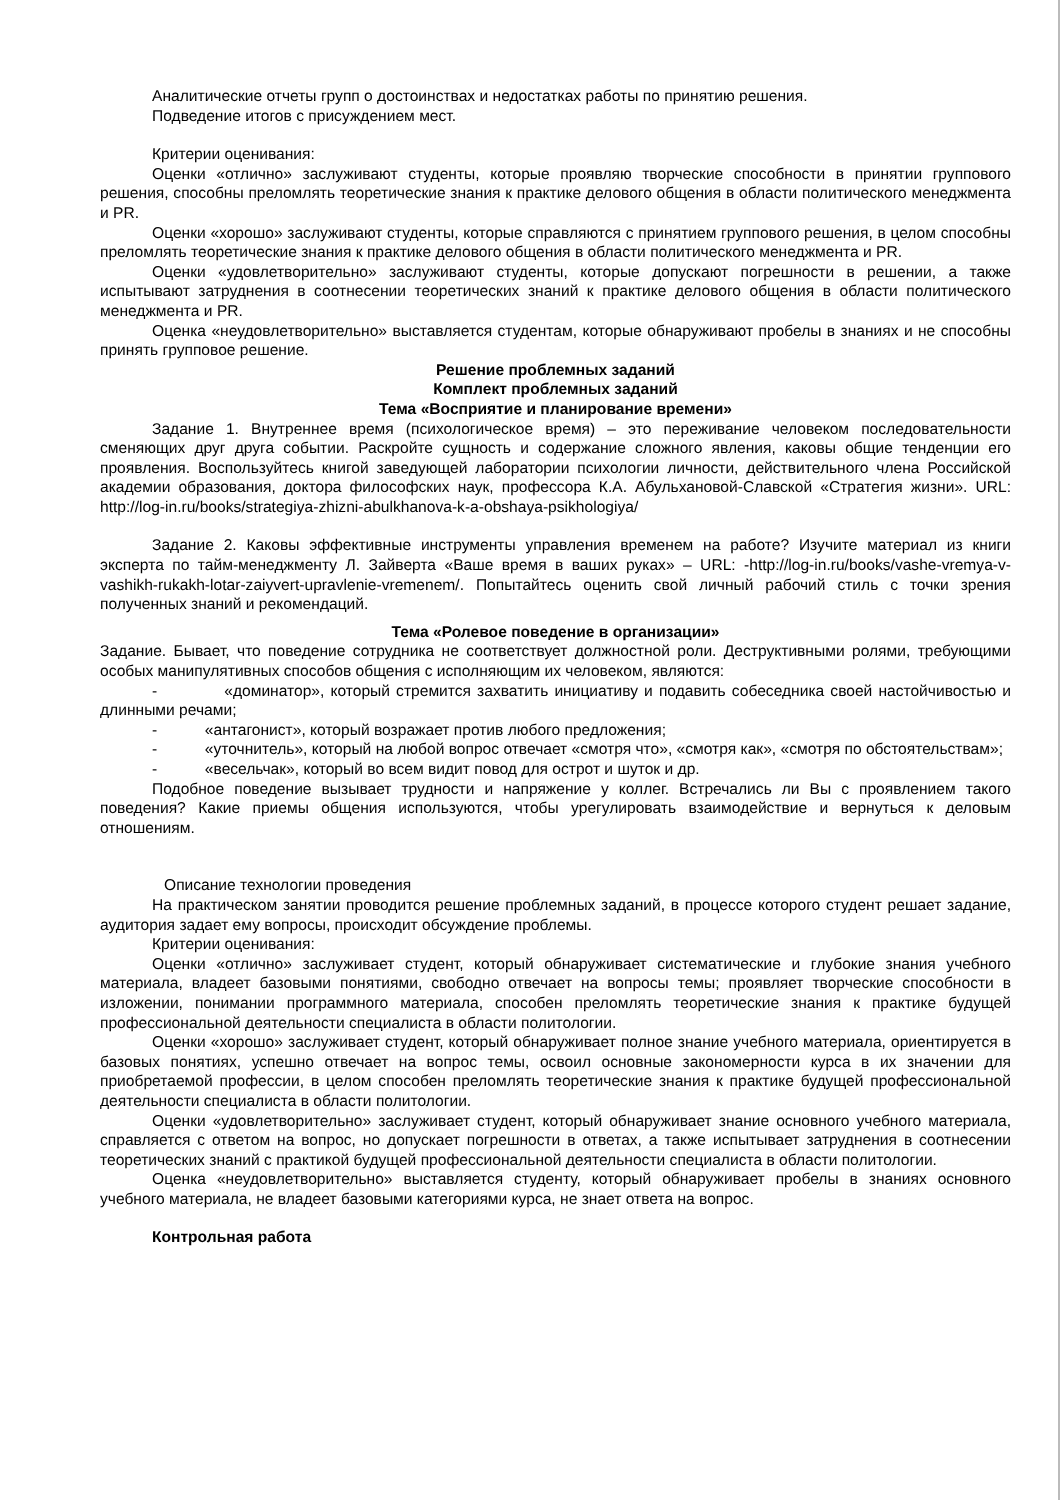Аналитические отчеты групп о достоинствах и недостатках работы по принятию решения.
Подведение итогов с присуждением мест.
Критерии оценивания:
Оценки «отлично» заслуживают студенты, которые проявляю творческие способности в принятии группового решения, способны преломлять теоретические знания к практике делового общения в области политического менеджмента и PR.
Оценки «хорошо» заслуживают студенты, которые справляются с принятием группового решения, в целом способны преломлять теоретические знания к практике делового общения в области политического менеджмента и PR.
Оценки «удовлетворительно» заслуживают студенты, которые допускают погрешности в решении, а также испытывают затруднения в соотнесении теоретических знаний к практике делового общения в области политического менеджмента и PR.
Оценка «неудовлетворительно» выставляется студентам, которые обнаруживают пробелы в знаниях и не способны принять групповое решение.
Решение проблемных заданий
Комплект проблемных заданий
Тема «Восприятие и планирование времени»
Задание 1. Внутреннее время (психологическое время) – это переживание человеком последовательности сменяющих друг друга событии. Раскройте сущность и содержание сложного явления, каковы общие тенденции его проявления. Воспользуйтесь книгой заведующей лаборатории психологии личности, действительного члена Российской академии образования, доктора философских наук, профессора К.А. Абульхановой-Славской «Стратегия жизни». URL: http://log-in.ru/books/strategiya-zhizni-abulkhanova-k-a-obshaya-psikhologiya/
Задание 2. Каковы эффективные инструменты управления временем на работе? Изучите материал из книги эксперта по тайм-менеджменту Л. Зайверта «Ваше время в ваших руках» – URL: -http://log-in.ru/books/vashe-vremya-v-vashikh-rukakh-lotar-zaiyvert-upravlenie-vremenem/. Попытайтесь оценить свой личный рабочий стиль с точки зрения полученных знаний и рекомендаций.
Тема «Ролевое поведение в организации»
Задание. Бывает, что поведение сотрудника не соответствует должностной роли. Деструктивными ролями, требующими особых манипулятивных способов общения с исполняющим их человеком, являются:
- «доминатор», который стремится захватить инициативу и подавить собеседника своей настойчивостью и длинными речами;
- «антагонист», который возражает против любого предложения;
- «уточнитель», который на любой вопрос отвечает «смотря что», «смотря как», «смотря по обстоятельствам»;
- «весельчак», который во всем видит повод для острот и шуток и др.
Подобное поведение вызывает трудности и напряжение у коллег. Встречались ли Вы с проявлением такого поведения? Какие приемы общения используются, чтобы урегулировать взаимодействие и вернуться к деловым отношениям.
Описание технологии проведения
На практическом занятии проводится решение проблемных заданий, в процессе которого студент решает задание, аудитория задает ему вопросы, происходит обсуждение проблемы.
Критерии оценивания:
Оценки «отлично» заслуживает студент, который обнаруживает систематические и глубокие знания учебного материала, владеет базовыми понятиями, свободно отвечает на вопросы темы; проявляет творческие способности в изложении, понимании программного материала, способен преломлять теоретические знания к практике будущей профессиональной деятельности специалиста в области политологии.
Оценки «хорошо» заслуживает студент, который обнаруживает полное знание учебного материала, ориентируется в базовых понятиях, успешно отвечает на вопрос темы, освоил основные закономерности курса в их значении для приобретаемой профессии, в целом способен преломлять теоретические знания к практике будущей профессиональной деятельности специалиста в области политологии.
Оценки «удовлетворительно» заслуживает студент, который обнаруживает знание основного учебного материала, справляется с ответом на вопрос, но допускает погрешности в ответах, а также испытывает затруднения в соотнесении теоретических знаний с практикой будущей профессиональной деятельности специалиста в области политологии.
Оценка «неудовлетворительно» выставляется студенту, который обнаруживает пробелы в знаниях основного учебного материала, не владеет базовыми категориями курса, не знает ответа на вопрос.
Контрольная работа